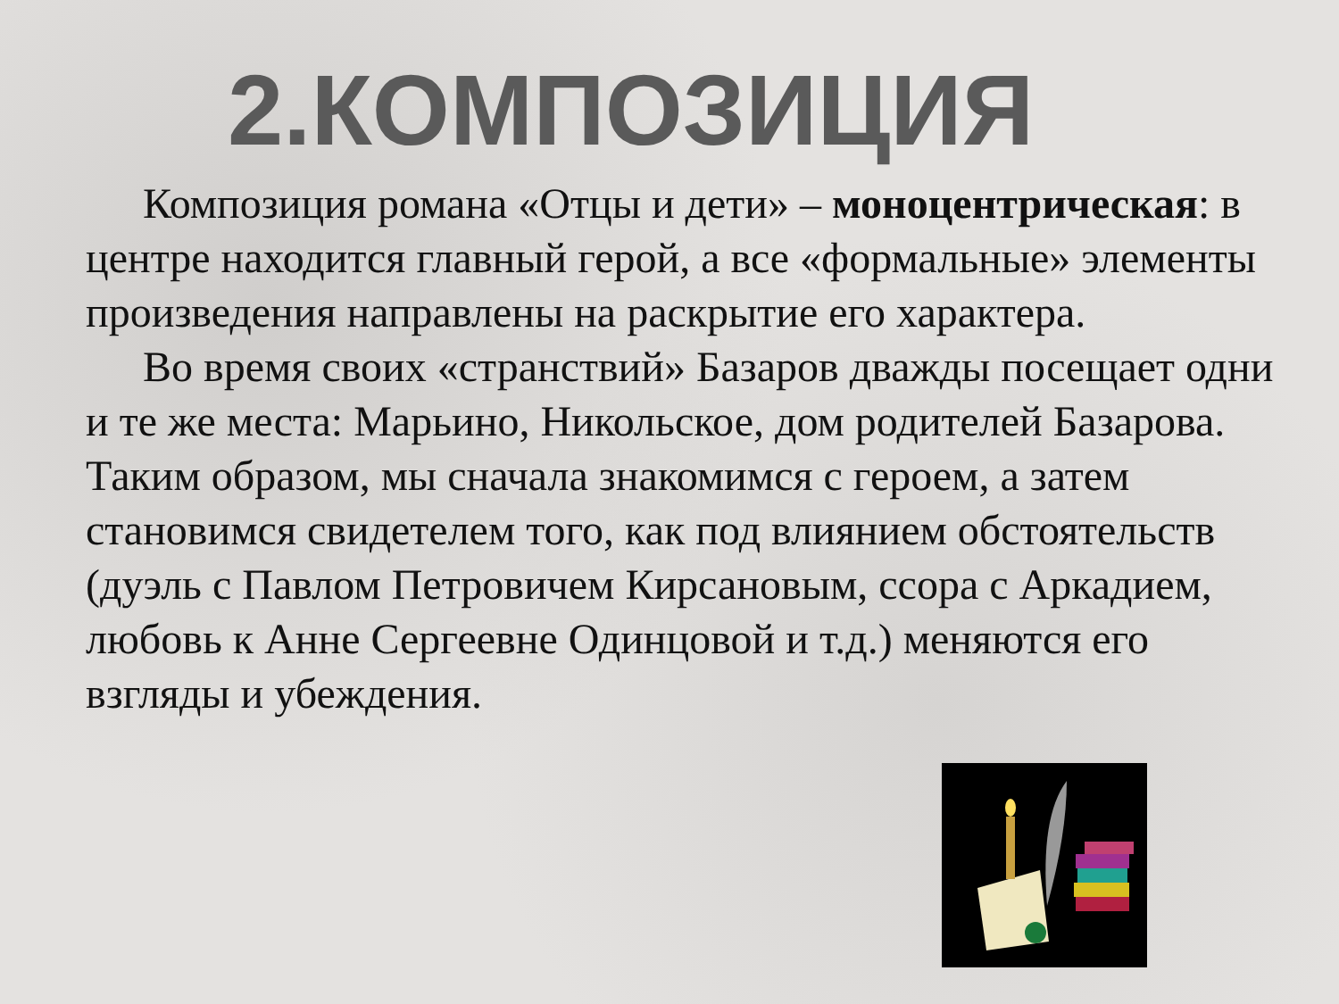2.КОМПОЗИЦИЯ
Композиция романа «Отцы и дети» – моноцентрическая: в центре находится главный герой, а все «формальные» элементы произведения направлены на раскрытие его характера.
Во время своих «странствий» Базаров дважды посещает одни и те же места: Марьино, Никольское, дом родителей Базарова. Таким образом, мы сначала знакомимся с героем, а затем становимся свидетелем того, как под влиянием обстоятельств (дуэль с Павлом Петровичем Кирсановым, ссора с Аркадием, любовь к Анне Сергеевне Одинцовой и т.д.) меняются его взгляды и убеждения.